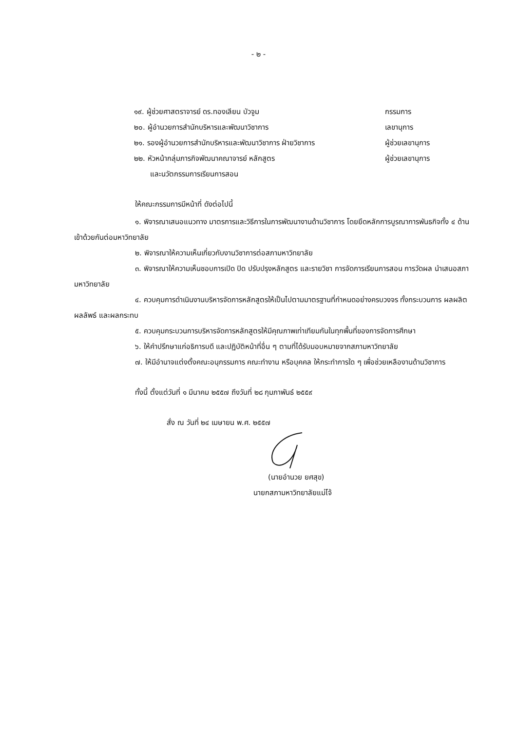- ๒ -
๑๙. ผู้ช่วยศาสตราจารย์ ดร.ทองเลียน บัวจูม กรรมการ
๒๐. ผู้อำนวยการสำนักบริหารและพัฒนาวิชาการ เลขานุการ
๒๑. รองผู้อำนวยการสำนักบริหารและพัฒนาวิชาการ ฝ่ายวิชาการ ผู้ช่วยเลขานุการ
๒๒. หัวหน้ากลุ่มภารกิจพัฒนาคณาจารย์ หลักสูตร ผู้ช่วยเลขานุการ
และนวัตกรรมการเรียนการสอน
ให้คณะกรรมการมีหน้าที่ ดังต่อไปนี้
๑. พิจารณาเสนอแนวทาง มาตรการและวิธีการในการพัฒนางานด้านวิชาการ โดยยึดหลักการบูรณาการพันธกิจทั้ง ๔ ด้านเข้าด้วยกันต่อมหาวิทยาลัย
๒. พิจารณาให้ความเห็นเกี่ยวกับงานวิชาการต่อสภามหาวิทยาลัย
๓. พิจารณาให้ความเห็นชอบการเปิด ปิด ปรับปรุงหลักสูตร และรายวิชา การจัดการเรียนการสอน การวัดผล นำเสนอสภามหาวิทยาลัย
๔. ควบคุมการดำเนินงานบริหารจัดการหลักสูตรให้เป็นไปตามมาตรฐานที่กำหนดอย่างครบวงจร ทั้งกระบวนการ ผลผลิต ผลลัพธ์ และผลกระทบ
๕. ควบคุมกระบวนการบริหารจัดการหลักสูตรให้มีคุณภาพเท่าเทียมกันในทุกพื้นที่ของการจัดการศึกษา
๖. ให้คำปรึกษาแก่อธิการบดี และปฏิบัติหน้าที่อื่น ๆ ตามที่ได้รับมอบหมายจากสภามหาวิทยาลัย
๗. ให้มีอำนาจแต่งตั้งคณะอนุกรรมการ คณะทำงาน หรือบุคคล ให้กระทำการใด ๆ เพื่อช่วยเหลืองานด้านวิชาการ
ทั้งนี้ ตั้งแต่วันที่ ๑ มีนาคม ๒๕๕๗ ถึงวันที่ ๒๘ กุมภาพันธ์ ๒๕๕๙
สั่ง ณ วันที่ ๒๔ เมษายน พ.ศ. ๒๕๕๗
(นายอำนวย ยศสุข)
นายกสภามหาวิทยาลัยแม่โจ้